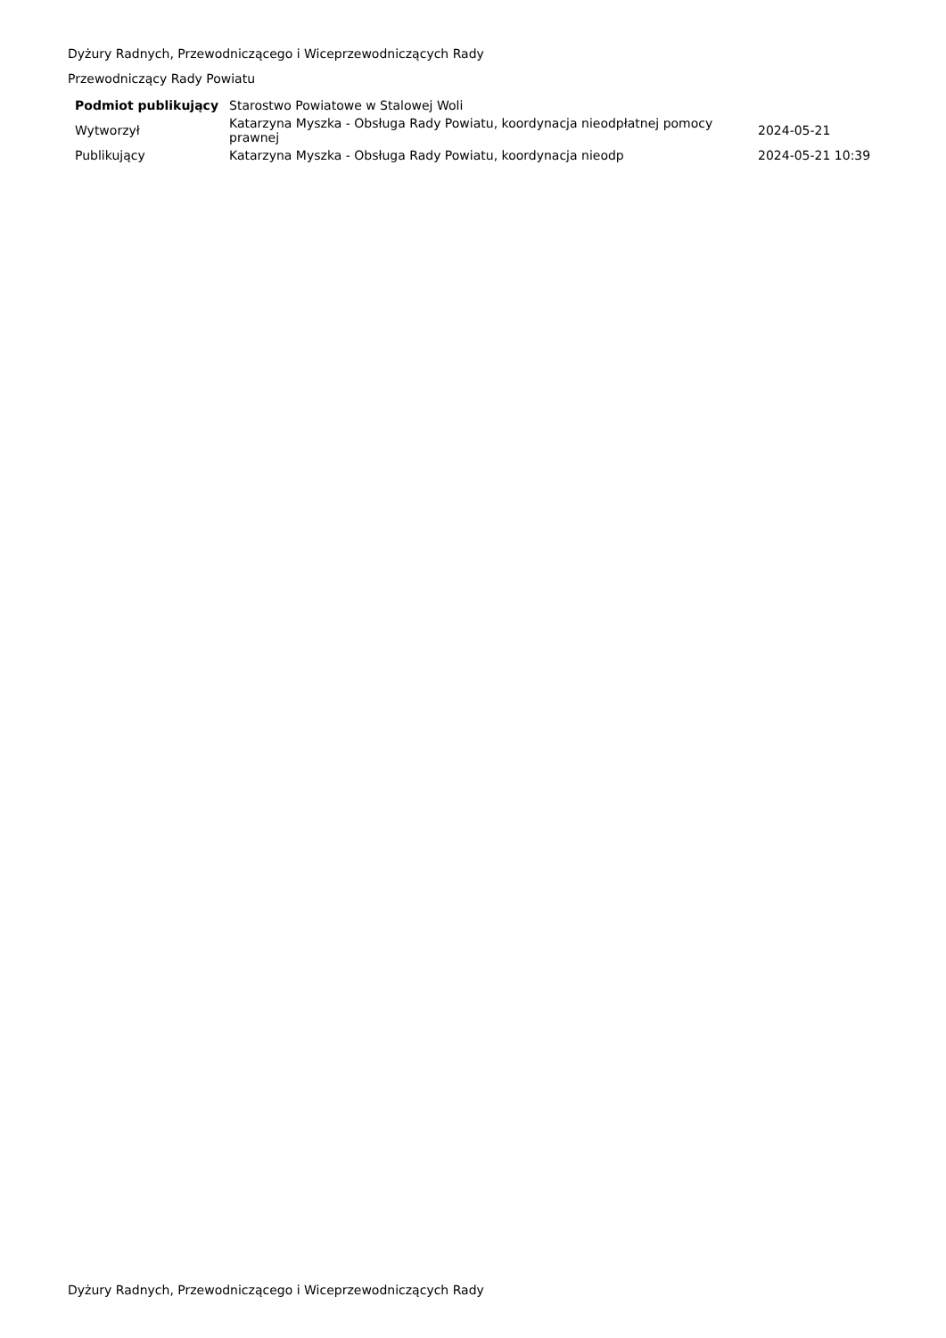Dyżury Radnych, Przewodniczącego i Wiceprzewodniczących Rady
Przewodniczący Rady Powiatu
| Podmiot publikujący | Starostwo Powiatowe w Stalowej Woli | |
| Wytworzył | Katarzyna Myszka - Obsługa Rady Powiatu, koordynacja nieodpłatnej pomocy prawnej | 2024-05-21 |
| Publikujący | Katarzyna Myszka - Obsługa Rady Powiatu, koordynacja nieodp | 2024-05-21 10:39 |
Dyżury Radnych, Przewodniczącego i Wiceprzewodniczących Rady